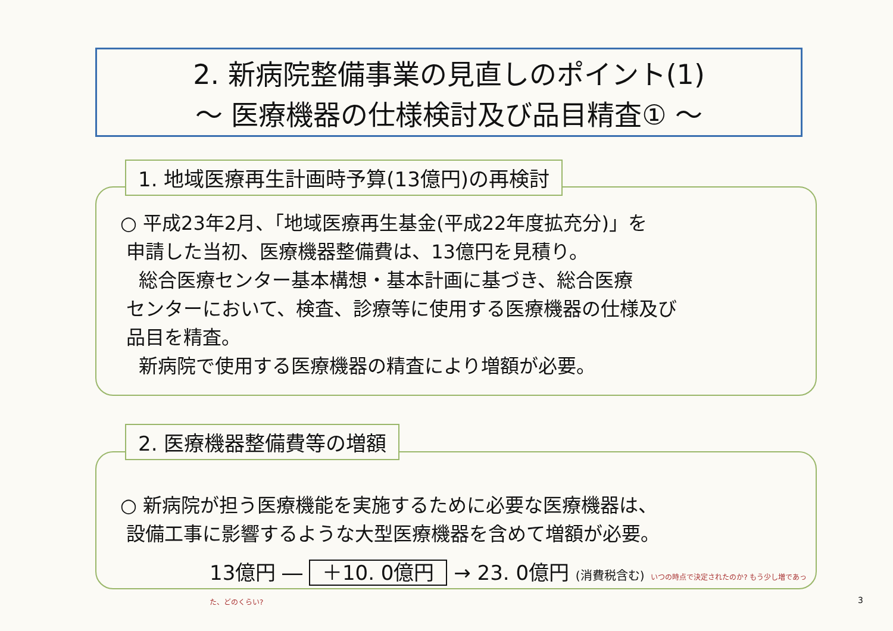2. 新病院整備事業の見直しのポイント(1)
～ 医療機器の仕様検討及び品目精査① ～
1. 地域医療再生計画時予算(13億円)の再検討
○ 平成23年2月、「地域医療再生基金(平成22年度拡充分)」を
申請した当初、医療機器整備費は、13億円を見積り。
総合医療センター基本構想・基本計画に基づき、総合医療
センターにおいて、検査、診療等に使用する医療機器の仕様及び
品目を精査。
新病院で使用する医療機器の精査により増額が必要。
2. 医療機器整備費等の増額
○ 新病院が担う医療機能を実施するために必要な医療機器は、
設備工事に影響するような大型医療機器を含めて増額が必要。
13億円 ― ＋10. 0億円 → 23. 0億円 (消費税含む) いつの時点で決定されたのか? もう少し増であった、どのくらい?
3